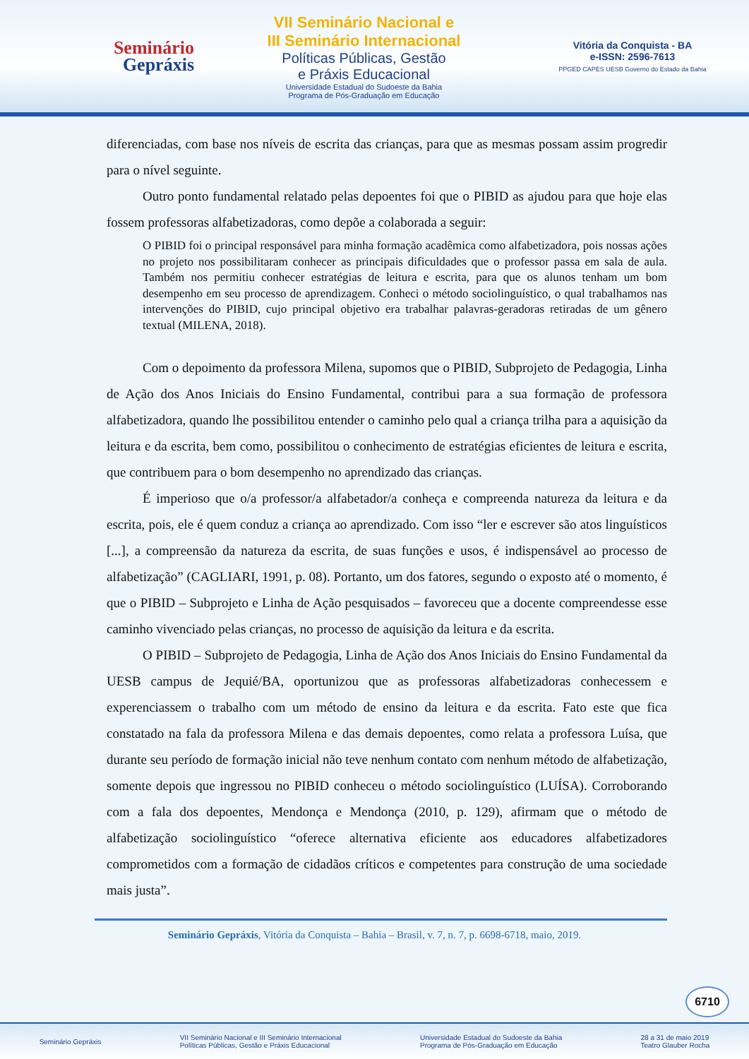Seminário
Gepráxis
VII Seminário Nacional e
III Seminário Internacional
Políticas Públicas, Gestão
e Práxis Educacional
Universidade Estadual do Sudoeste da Bahia
Programa de Pós-Graduação em Educação
Vitória da Conquista - BA
e-ISSN: 2596-7613
PPGED CAPES UESB Governo do Estado da Bahia
diferenciadas, com base nos níveis de escrita das crianças, para que as mesmas possam assim progredir para o nível seguinte.
Outro ponto fundamental relatado pelas depoentes foi que o PIBID as ajudou para que hoje elas fossem professoras alfabetizadoras, como depõe a colaborada a seguir:
O PIBID foi o principal responsável para minha formação acadêmica como alfabetizadora, pois nossas ações no projeto nos possibilitaram conhecer as principais dificuldades que o professor passa em sala de aula. Também nos permitiu conhecer estratégias de leitura e escrita, para que os alunos tenham um bom desempenho em seu processo de aprendizagem. Conheci o método sociolinguístico, o qual trabalhamos nas intervenções do PIBID, cujo principal objetivo era trabalhar palavras-geradoras retiradas de um gênero textual (MILENA, 2018).
Com o depoimento da professora Milena, supomos que o PIBID, Subprojeto de Pedagogia, Linha de Ação dos Anos Iniciais do Ensino Fundamental, contribui para a sua formação de professora alfabetizadora, quando lhe possibilitou entender o caminho pelo qual a criança trilha para a aquisição da leitura e da escrita, bem como, possibilitou o conhecimento de estratégias eficientes de leitura e escrita, que contribuem para o bom desempenho no aprendizado das crianças.
É imperioso que o/a professor/a alfabetador/a conheça e compreenda natureza da leitura e da escrita, pois, ele é quem conduz a criança ao aprendizado. Com isso “ler e escrever são atos linguísticos [...], a compreensão da natureza da escrita, de suas funções e usos, é indispensável ao processo de alfabetização” (CAGLIARI, 1991, p. 08). Portanto, um dos fatores, segundo o exposto até o momento, é que o PIBID – Subprojeto e Linha de Ação pesquisados – favoreceu que a docente compreendesse esse caminho vivenciado pelas crianças, no processo de aquisição da leitura e da escrita.
O PIBID – Subprojeto de Pedagogia, Linha de Ação dos Anos Iniciais do Ensino Fundamental da UESB campus de Jequié/BA, oportunizou que as professoras alfabetizadoras conhecessem e experenciassem o trabalho com um método de ensino da leitura e da escrita. Fato este que fica constatado na fala da professora Milena e das demais depoentes, como relata a professora Luísa, que durante seu período de formação inicial não teve nenhum contato com nenhum método de alfabetização, somente depois que ingressou no PIBID conheceu o método sociolinguístico (LUÍSA). Corroborando com a fala dos depoentes, Mendonça e Mendonça (2010, p. 129), afirmam que o método de alfabetização sociolinguístico “oferece alternativa eficiente aos educadores alfabetizadores comprometidos com a formação de cidadãos críticos e competentes para construção de uma sociedade mais justa”.
6710
Seminário Gepráxis, Vitória da Conquista – Bahia – Brasil, v. 7, n. 7, p. 6698-6718, maio, 2019.
Seminário Gepráxis VII Seminário Nacional e III Seminário Internacional
Políticas Públicas, Gestão e Práxis Educacional Universidade Estadual do Sudoeste da Bahia
Programa de Pós-Graduação em Educação 28 a 31 de maio 2019
Teatro Glauber Rocha